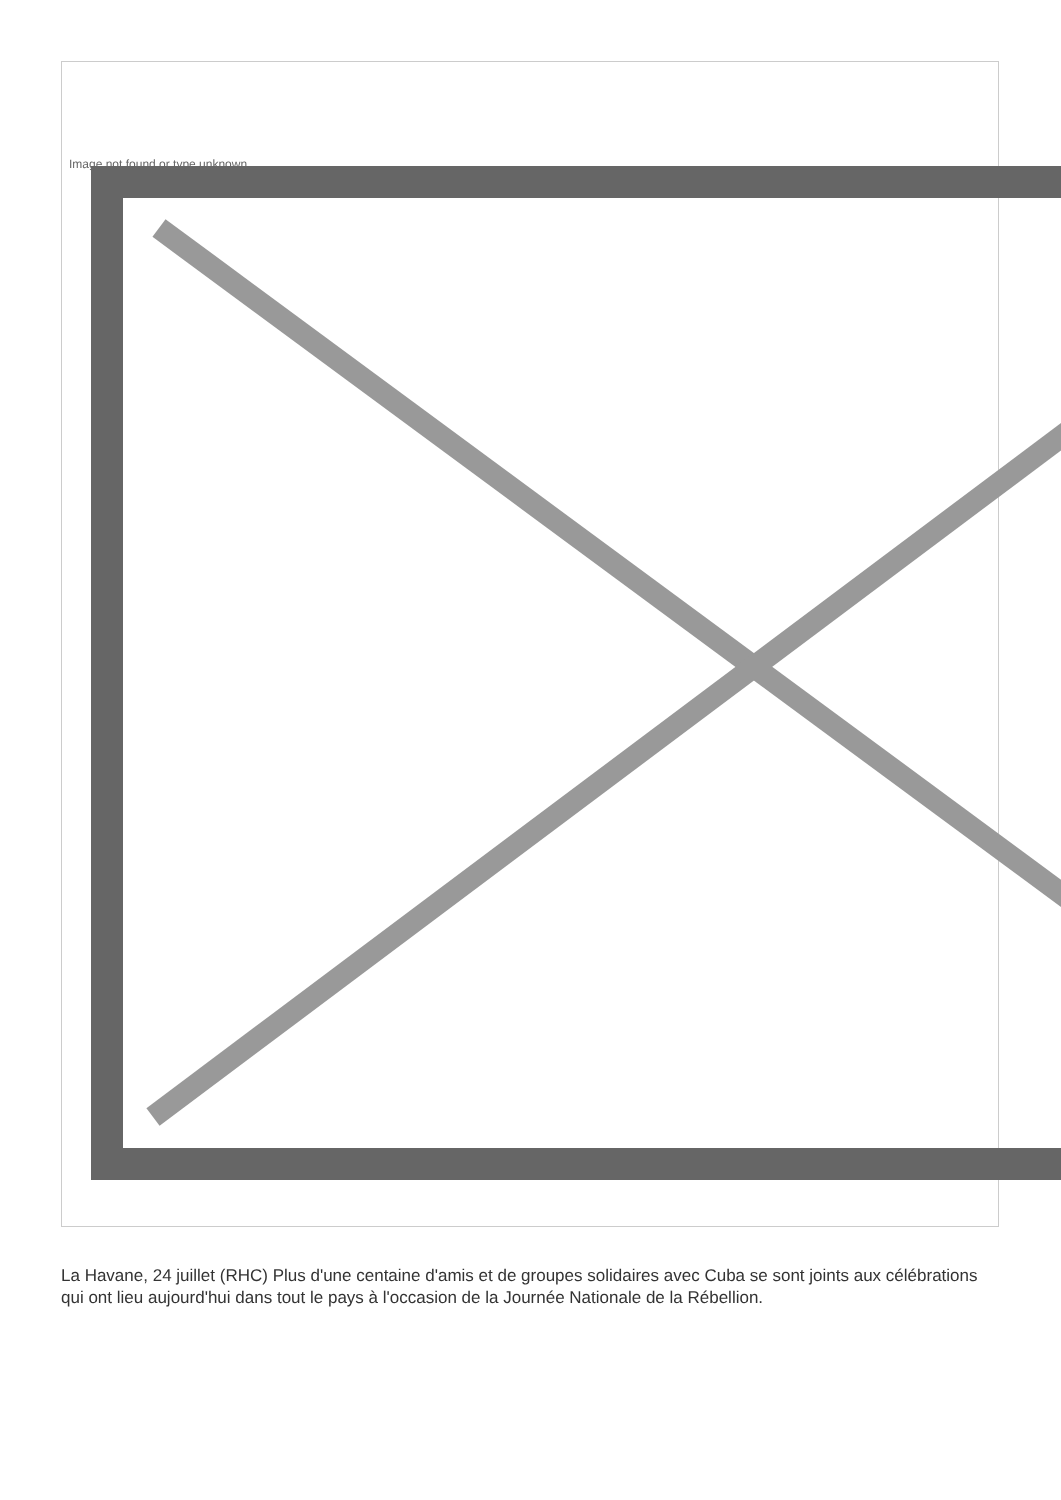Image not found or type unknown
La Havane, 24 juillet (RHC) Plus d'une centaine d'amis et de groupes solidaires avec Cuba se sont joints aux célébrations qui ont lieu aujourd'hui dans tout le pays à l'occasion de la Journée Nationale de la Rébellion.